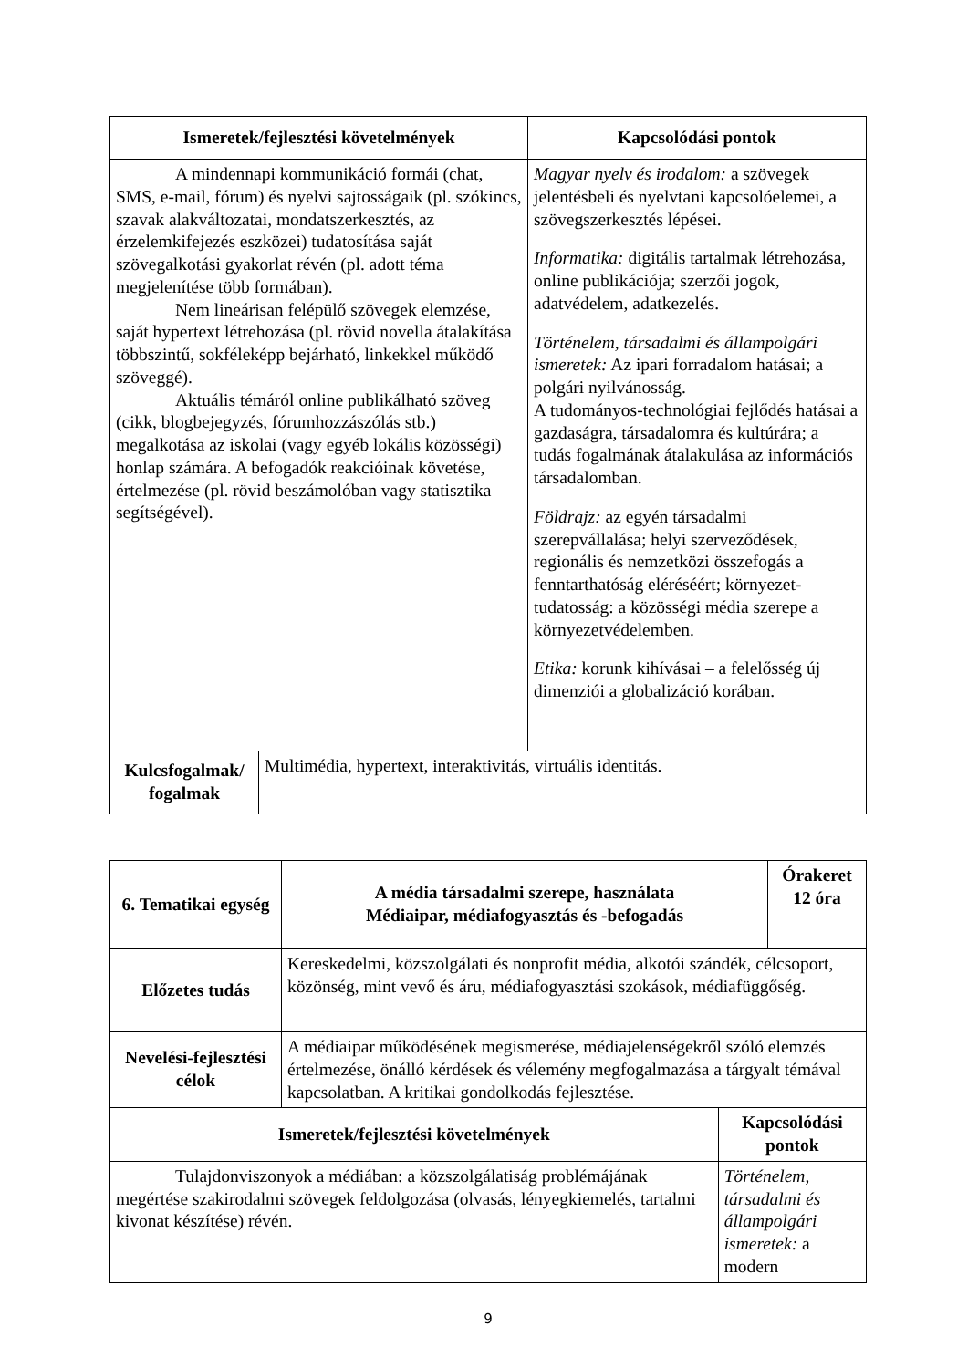| Ismeretek/fejlesztési követelmények | Kapcsolódási pontok |
| --- | --- |
| A mindennapi kommunikáció formái (chat, SMS, e-mail, fórum) és nyelvi sajtosságaik (pl. szókincs, szavak alakváltozatai, mondatszerkesztés, az érzelemkifejezés eszközei) tudatosítása saját szövegalkotási gyakorlat révén (pl. adott téma megjelenítése több formában). Nem lineárisan felépülő szövegek elemzése, saját hypertext létrehozása (pl. rövid novella átalakítása többszintű, sokféleképp bejárható, linkekkel működő szöveggé). Aktuális témáról online publikálható szöveg (cikk, blogbejegyzés, fórumhozzászólás stb.) megalkotása az iskolai (vagy egyéb lokális közösségi) honlap számára. A befogadók reakcióinak követése, értelmezése (pl. rövid beszámolóban vagy statisztika segítségével). | Magyar nyelv és irodalom: a szövegek jelentésbeli és nyelvtani kapcsolóelemei, a szövegszerkesztés lépései. Informatika: digitális tartalmak létrehozása, online publikációja; szerzői jogok, adatvédelem, adatkezelés. Történelem, társadalmi és állampolgári ismeretek: Az ipari forradalom hatásai; a polgári nyilvánosság. A tudományos-technológiai fejlődés hatásai a gazdaságra, társadalomra és kultúrára; a tudás fogalmának átalakulása az információs társadalomban. Földrajz: az egyén társadalmi szerepvállalása; helyi szerveződések, regionális és nemzetközi összefogás a fenntarthatóság eléréséért; környezet-tudatosság: a közösségi média szerepe a környezetvédelemben. Etika: korunk kihívásai – a felelősség új dimenziói a globalizáció korában. |
| Kulcsfogalmak/ fogalmak | Multimédia, hypertext, interaktivitás, virtuális identitás. |
| 6. Tematikai egység | A média társadalmi szerepe, használata Médiaipar, médiafogyasztás és -befogadás | | Órakeret 12 óra |
| --- | --- | --- | --- |
| Előzetes tudás | Kereskedelmi, közszolgálati és nonprofit média, alkotói szándék, célcsoport, közönség, mint vevő és áru, médiafogyasztási szokások, médiafüggőség. | | |
| Nevelési-fejlesztési célok | A médiaipar működésének megismerése, médiajelenségekről szóló elemzés értelmezése, önálló kérdések és vélemény megfogalmazása a tárgyalt témával kapcsolatban. A kritikai gondolkodás fejlesztése. | | |
| Ismeretek/fejlesztési követelmények | | Kapcsolódási pontok | |
| Tulajdonviszonyok a médiában: a közszolgálatiság problémájának megértése szakirodalmi szövegek feldolgozása (olvasás, lényegkiemelés, tartalmi kivonat készítése) révén. | | Történelem, társadalmi és állampolgári ismeretek: a modern | |
9